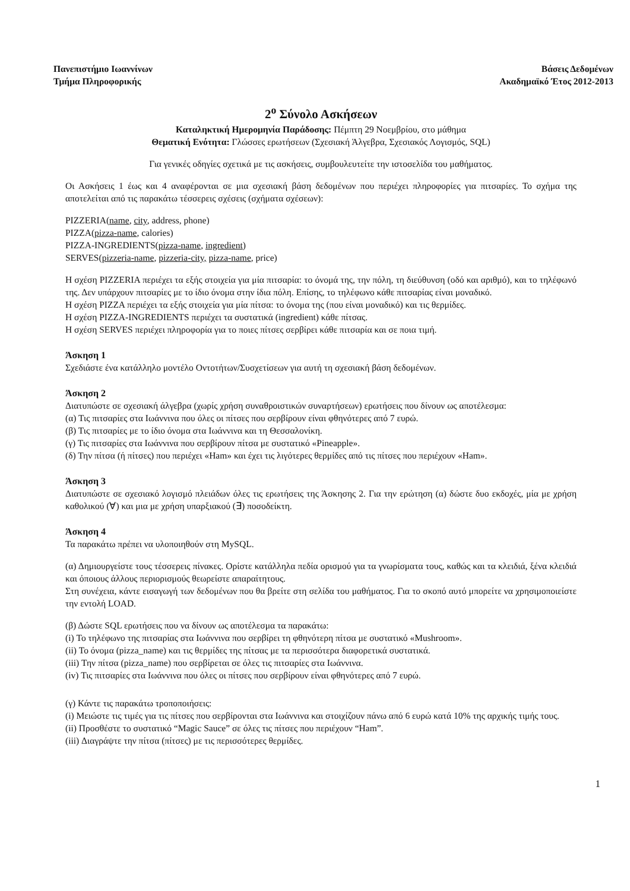Πανεπιστήμιο Ιωαννίνων
Τμήμα Πληροφορικής
Βάσεις Δεδομένων
Ακαδημαϊκό Έτος 2012-2013
2<sup>ο</sup> Σύνολο Ασκήσεων
Καταληκτική Ημερομηνία Παράδοσης: Πέμπτη 29 Νοεμβρίου, στο μάθημα
Θεματική Ενότητα: Γλώσσες ερωτήσεων (Σχεσιακή Άλγεβρα, Σχεσιακός Λογισμός, SQL)
Για γενικές οδηγίες σχετικά με τις ασκήσεις, συμβουλευτείτε την ιστοσελίδα του μαθήματος.
Οι Ασκήσεις 1 έως και 4 αναφέρονται σε μια σχεσιακή βάση δεδομένων που περιέχει πληροφορίες για πιτσαρίες. Το σχήμα της αποτελείται από τις παρακάτω τέσσερεις σχέσεις (σχήματα σχέσεων):
PIZZERIA(name, city, address, phone)
PIZZA(pizza-name, calories)
PIZZA-INGREDIENTS(pizza-name, ingredient)
SERVES(pizzeria-name, pizzeria-city, pizza-name, price)
Η σχέση PIZZERIA περιέχει τα εξής στοιχεία για μία πιτσαρία: το όνομά της, την πόλη, τη διεύθυνση (οδό και αριθμό), και το τηλέφωνό της. Δεν υπάρχουν πιτσαρίες με το ίδιο όνομα στην ίδια πόλη. Επίσης, το τηλέφωνο κάθε πιτσαρίας είναι μοναδικό.
Η σχέση PIZZA περιέχει τα εξής στοιχεία για μία πίτσα: το όνομα της (που είναι μοναδικό) και τις θερμίδες.
Η σχέση PIZZA-INGREDIENTS περιέχει τα συστατικά (ingredient) κάθε πίτσας.
Η σχέση SERVES περιέχει πληροφορία για το ποιες πίτσες σερβίρει κάθε πιτσαρία και σε ποια τιμή.
Άσκηση 1
Σχεδιάστε ένα κατάλληλο μοντέλο Οντοτήτων/Συσχετίσεων για αυτή τη σχεσιακή βάση δεδομένων.
Άσκηση 2
Διατυπώστε σε σχεσιακή άλγεβρα (χωρίς χρήση συναθροιστικών συναρτήσεων) ερωτήσεις που δίνουν ως αποτέλεσμα:
(α) Τις πιτσαρίες στα Ιωάννινα που όλες οι πίτσες που σερβίρουν είναι φθηνότερες από 7 ευρώ.
(β) Τις πιτσαρίες με το ίδιο όνομα στα Ιωάννινα και τη Θεσσαλονίκη.
(γ) Τις πιτσαρίες στα Ιωάννινα που σερβίρουν πίτσα με συστατικό «Pineapple».
(δ) Την πίτσα (ή πίτσες) που περιέχει «Ham» και έχει τις λιγότερες θερμίδες από τις πίτσες που περιέχουν «Ham».
Άσκηση 3
Διατυπώστε σε σχεσιακό λογισμό πλειάδων όλες τις ερωτήσεις της Άσκησης 2. Για την ερώτηση (α) δώστε δυο εκδοχές, μία με χρήση καθολικού (∀) και μια με χρήση υπαρξιακού (∃) ποσοδείκτη.
Άσκηση 4
Τα παρακάτω πρέπει να υλοποιηθούν στη MySQL.
(α) Δημιουργείστε τους τέσσερεις πίνακες. Ορίστε κατάλληλα πεδία ορισμού για τα γνωρίσματα τους, καθώς και τα κλειδιά, ξένα κλειδιά και όποιους άλλους περιορισμούς θεωρείστε απαραίτητους.
Στη συνέχεια, κάντε εισαγωγή των δεδομένων που θα βρείτε στη σελίδα του μαθήματος. Για το σκοπό αυτό μπορείτε να χρησιμοποιείστε την εντολή LOAD.
(β) Δώστε SQL ερωτήσεις που να δίνουν ως αποτέλεσμα τα παρακάτω:
(i) Το τηλέφωνο της πιτσαρίας στα Ιωάννινα που σερβίρει τη φθηνότερη πίτσα με συστατικό «Mushroom».
(ii) Το όνομα (pizza_name) και τις θερμίδες της πίτσας με τα περισσότερα διαφορετικά συστατικά.
(iii) Την πίτσα (pizza_name) που σερβίρεται σε όλες τις πιτσαρίες στα Ιωάννινα.
(iv) Τις πιτσαρίες στα Ιωάννινα που όλες οι πίτσες που σερβίρουν είναι φθηνότερες από 7 ευρώ.
(γ) Κάντε τις παρακάτω τροποποιήσεις:
(i) Μειώστε τις τιμές για τις πίτσες που σερβίρονται στα Ιωάννινα και στοιχίζουν πάνω από 6 ευρώ κατά 10% της αρχικής τιμής τους.
(ii) Προσθέστε το συστατικό “Magic Sauce” σε όλες τις πίτσες που περιέχουν “Ham”.
(iii) Διαγράψτε την πίτσα (πίτσες) με τις περισσότερες θερμίδες.
1